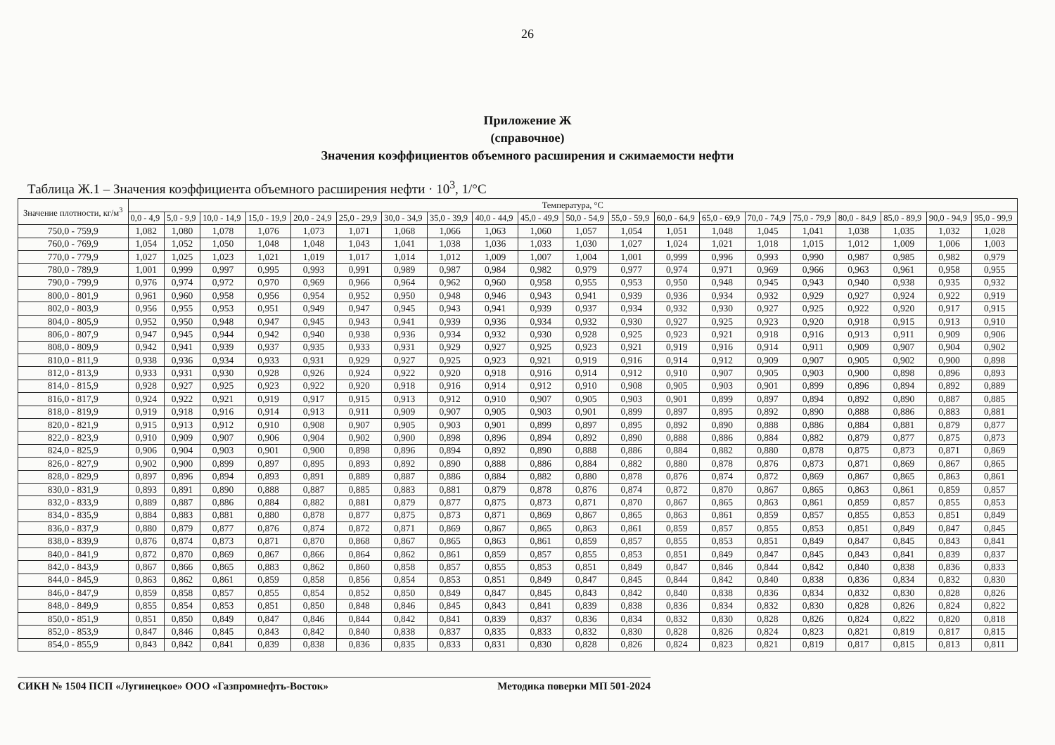26
Приложение Ж
(справочное)
Значения коэффициентов объемного расширения и сжимаемости нефти
Таблица Ж.1 – Значения коэффициента объемного расширения нефти · 10<sup>3</sup>, 1/°С
| Значение плотности, кг/м<sup>3</sup> | Температура, °С | | | | | | | | | | | | | | | | | | | |
| --- | --- | --- | --- | --- | --- | --- | --- | --- | --- | --- | --- | --- | --- | --- | --- | --- | --- | --- | --- | --- |
| | 0,0 - 4,9 | 5,0 - 9,9 | 10,0 - 14,9 | 15,0 - 19,9 | 20,0 - 24,9 | 25,0 - 29,9 | 30,0 - 34,9 | 35,0 - 39,9 | 40,0 - 44,9 | 45,0 - 49,9 | 50,0 - 54,9 | 55,0 - 59,9 | 60,0 - 64,9 | 65,0 - 69,9 | 70,0 - 74,9 | 75,0 - 79,9 | 80,0 - 84,9 | 85,0 - 89,9 | 90,0 - 94,9 | 95,0 - 99,9 |
| 750,0 - 759,9 | 1,082 | 1,080 | 1,078 | 1,076 | 1,073 | 1,071 | 1,068 | 1,066 | 1,063 | 1,060 | 1,057 | 1,054 | 1,051 | 1,048 | 1,045 | 1,041 | 1,038 | 1,035 | 1,032 | 1,028 |
| 760,0 - 769,9 | 1,054 | 1,052 | 1,050 | 1,048 | 1,048 | 1,043 | 1,041 | 1,038 | 1,036 | 1,033 | 1,030 | 1,027 | 1,024 | 1,021 | 1,018 | 1,015 | 1,012 | 1,009 | 1,006 | 1,003 |
| 770,0 - 779,9 | 1,027 | 1,025 | 1,023 | 1,021 | 1,019 | 1,017 | 1,014 | 1,012 | 1,009 | 1,007 | 1,004 | 1,001 | 0,999 | 0,996 | 0,993 | 0,990 | 0,987 | 0,985 | 0,982 | 0,979 |
| 780,0 - 789,9 | 1,001 | 0,999 | 0,997 | 0,995 | 0,993 | 0,991 | 0,989 | 0,987 | 0,984 | 0,982 | 0,979 | 0,977 | 0,974 | 0,971 | 0,969 | 0,966 | 0,963 | 0,961 | 0,958 | 0,955 |
| 790,0 - 799,9 | 0,976 | 0,974 | 0,972 | 0,970 | 0,969 | 0,966 | 0,964 | 0,962 | 0,960 | 0,958 | 0,955 | 0,953 | 0,950 | 0,948 | 0,945 | 0,943 | 0,940 | 0,938 | 0,935 | 0,932 |
| 800,0 - 801,9 | 0,961 | 0,960 | 0,958 | 0,956 | 0,954 | 0,952 | 0,950 | 0,948 | 0,946 | 0,943 | 0,941 | 0,939 | 0,936 | 0,934 | 0,932 | 0,929 | 0,927 | 0,924 | 0,922 | 0,919 |
| 802,0 - 803,9 | 0,956 | 0,955 | 0,953 | 0,951 | 0,949 | 0,947 | 0,945 | 0,943 | 0,941 | 0,939 | 0,937 | 0,934 | 0,932 | 0,930 | 0,927 | 0,925 | 0,922 | 0,920 | 0,917 | 0,915 |
| 804,0 - 805,9 | 0,952 | 0,950 | 0,948 | 0,947 | 0,945 | 0,943 | 0,941 | 0,939 | 0,936 | 0,934 | 0,932 | 0,930 | 0,927 | 0,925 | 0,923 | 0,920 | 0,918 | 0,915 | 0,913 | 0,910 |
| 806,0 - 807,9 | 0,947 | 0,945 | 0,944 | 0,942 | 0,940 | 0,938 | 0,936 | 0,934 | 0,932 | 0,930 | 0,928 | 0,925 | 0,923 | 0,921 | 0,918 | 0,916 | 0,913 | 0,911 | 0,909 | 0,906 |
| 808,0 - 809,9 | 0,942 | 0,941 | 0,939 | 0,937 | 0,935 | 0,933 | 0,931 | 0,929 | 0,927 | 0,925 | 0,923 | 0,921 | 0,919 | 0,916 | 0,914 | 0,911 | 0,909 | 0,907 | 0,904 | 0,902 |
| 810,0 - 811,9 | 0,938 | 0,936 | 0,934 | 0,933 | 0,931 | 0,929 | 0,927 | 0,925 | 0,923 | 0,921 | 0,919 | 0,916 | 0,914 | 0,912 | 0,909 | 0,907 | 0,905 | 0,902 | 0,900 | 0,898 |
| 812,0 - 813,9 | 0,933 | 0,931 | 0,930 | 0,928 | 0,926 | 0,924 | 0,922 | 0,920 | 0,918 | 0,916 | 0,914 | 0,912 | 0,910 | 0,907 | 0,905 | 0,903 | 0,900 | 0,898 | 0,896 | 0,893 |
| 814,0 - 815,9 | 0,928 | 0,927 | 0,925 | 0,923 | 0,922 | 0,920 | 0,918 | 0,916 | 0,914 | 0,912 | 0,910 | 0,908 | 0,905 | 0,903 | 0,901 | 0,899 | 0,896 | 0,894 | 0,892 | 0,889 |
| 816,0 - 817,9 | 0,924 | 0,922 | 0,921 | 0,919 | 0,917 | 0,915 | 0,913 | 0,912 | 0,910 | 0,907 | 0,905 | 0,903 | 0,901 | 0,899 | 0,897 | 0,894 | 0,892 | 0,890 | 0,887 | 0,885 |
| 818,0 - 819,9 | 0,919 | 0,918 | 0,916 | 0,914 | 0,913 | 0,911 | 0,909 | 0,907 | 0,905 | 0,903 | 0,901 | 0,899 | 0,897 | 0,895 | 0,892 | 0,890 | 0,888 | 0,886 | 0,883 | 0,881 |
| 820,0 - 821,9 | 0,915 | 0,913 | 0,912 | 0,910 | 0,908 | 0,907 | 0,905 | 0,903 | 0,901 | 0,899 | 0,897 | 0,895 | 0,892 | 0,890 | 0,888 | 0,886 | 0,884 | 0,881 | 0,879 | 0,877 |
| 822,0 - 823,9 | 0,910 | 0,909 | 0,907 | 0,906 | 0,904 | 0,902 | 0,900 | 0,898 | 0,896 | 0,894 | 0,892 | 0,890 | 0,888 | 0,886 | 0,884 | 0,882 | 0,879 | 0,877 | 0,875 | 0,873 |
| 824,0 - 825,9 | 0,906 | 0,904 | 0,903 | 0,901 | 0,900 | 0,898 | 0,896 | 0,894 | 0,892 | 0,890 | 0,888 | 0,886 | 0,884 | 0,882 | 0,880 | 0,878 | 0,875 | 0,873 | 0,871 | 0,869 |
| 826,0 - 827,9 | 0,902 | 0,900 | 0,899 | 0,897 | 0,895 | 0,893 | 0,892 | 0,890 | 0,888 | 0,886 | 0,884 | 0,882 | 0,880 | 0,878 | 0,876 | 0,873 | 0,871 | 0,869 | 0,867 | 0,865 |
| 828,0 - 829,9 | 0,897 | 0,896 | 0,894 | 0,893 | 0,891 | 0,889 | 0,887 | 0,886 | 0,884 | 0,882 | 0,880 | 0,878 | 0,876 | 0,874 | 0,872 | 0,869 | 0,867 | 0,865 | 0,863 | 0,861 |
| 830,0 - 831,9 | 0,893 | 0,891 | 0,890 | 0,888 | 0,887 | 0,885 | 0,883 | 0,881 | 0,879 | 0,878 | 0,876 | 0,874 | 0,872 | 0,870 | 0,867 | 0,865 | 0,863 | 0,861 | 0,859 | 0,857 |
| 832,0 - 833,9 | 0,889 | 0,887 | 0,886 | 0,884 | 0,882 | 0,881 | 0,879 | 0,877 | 0,875 | 0,873 | 0,871 | 0,870 | 0,867 | 0,865 | 0,863 | 0,861 | 0,859 | 0,857 | 0,855 | 0,853 |
| 834,0 - 835,9 | 0,884 | 0,883 | 0,881 | 0,880 | 0,878 | 0,877 | 0,875 | 0,873 | 0,871 | 0,869 | 0,867 | 0,865 | 0,863 | 0,861 | 0,859 | 0,857 | 0,855 | 0,853 | 0,851 | 0,849 |
| 836,0 - 837,9 | 0,880 | 0,879 | 0,877 | 0,876 | 0,874 | 0,872 | 0,871 | 0,869 | 0,867 | 0,865 | 0,863 | 0,861 | 0,859 | 0,857 | 0,855 | 0,853 | 0,851 | 0,849 | 0,847 | 0,845 |
| 838,0 - 839,9 | 0,876 | 0,874 | 0,873 | 0,871 | 0,870 | 0,868 | 0,867 | 0,865 | 0,863 | 0,861 | 0,859 | 0,857 | 0,855 | 0,853 | 0,851 | 0,849 | 0,847 | 0,845 | 0,843 | 0,841 |
| 840,0 - 841,9 | 0,872 | 0,870 | 0,869 | 0,867 | 0,866 | 0,864 | 0,862 | 0,861 | 0,859 | 0,857 | 0,855 | 0,853 | 0,851 | 0,849 | 0,847 | 0,845 | 0,843 | 0,841 | 0,839 | 0,837 |
| 842,0 - 843,9 | 0,867 | 0,866 | 0,865 | 0,883 | 0,862 | 0,860 | 0,858 | 0,857 | 0,855 | 0,853 | 0,851 | 0,849 | 0,847 | 0,846 | 0,844 | 0,842 | 0,840 | 0,838 | 0,836 | 0,833 |
| 844,0 - 845,9 | 0,863 | 0,862 | 0,861 | 0,859 | 0,858 | 0,856 | 0,854 | 0,853 | 0,851 | 0,849 | 0,847 | 0,845 | 0,844 | 0,842 | 0,840 | 0,838 | 0,836 | 0,834 | 0,832 | 0,830 |
| 846,0 - 847,9 | 0,859 | 0,858 | 0,857 | 0,855 | 0,854 | 0,852 | 0,850 | 0,849 | 0,847 | 0,845 | 0,843 | 0,842 | 0,840 | 0,838 | 0,836 | 0,834 | 0,832 | 0,830 | 0,828 | 0,826 |
| 848,0 - 849,9 | 0,855 | 0,854 | 0,853 | 0,851 | 0,850 | 0,848 | 0,846 | 0,845 | 0,843 | 0,841 | 0,839 | 0,838 | 0,836 | 0,834 | 0,832 | 0,830 | 0,828 | 0,826 | 0,824 | 0,822 |
| 850,0 - 851,9 | 0,851 | 0,850 | 0,849 | 0,847 | 0,846 | 0,844 | 0,842 | 0,841 | 0,839 | 0,837 | 0,836 | 0,834 | 0,832 | 0,830 | 0,828 | 0,826 | 0,824 | 0,822 | 0,820 | 0,818 |
| 852,0 - 853,9 | 0,847 | 0,846 | 0,845 | 0,843 | 0,842 | 0,840 | 0,838 | 0,837 | 0,835 | 0,833 | 0,832 | 0,830 | 0,828 | 0,826 | 0,824 | 0,823 | 0,821 | 0,819 | 0,817 | 0,815 |
| 854,0 - 855,9 | 0,843 | 0,842 | 0,841 | 0,839 | 0,838 | 0,836 | 0,835 | 0,833 | 0,831 | 0,830 | 0,828 | 0,826 | 0,824 | 0,823 | 0,821 | 0,819 | 0,817 | 0,815 | 0,813 | 0,811 |
СИКН № 1504 ПСП «Лугинецкое» ООО «Газпромнефть-Восток» Методика поверки МП 501-2024